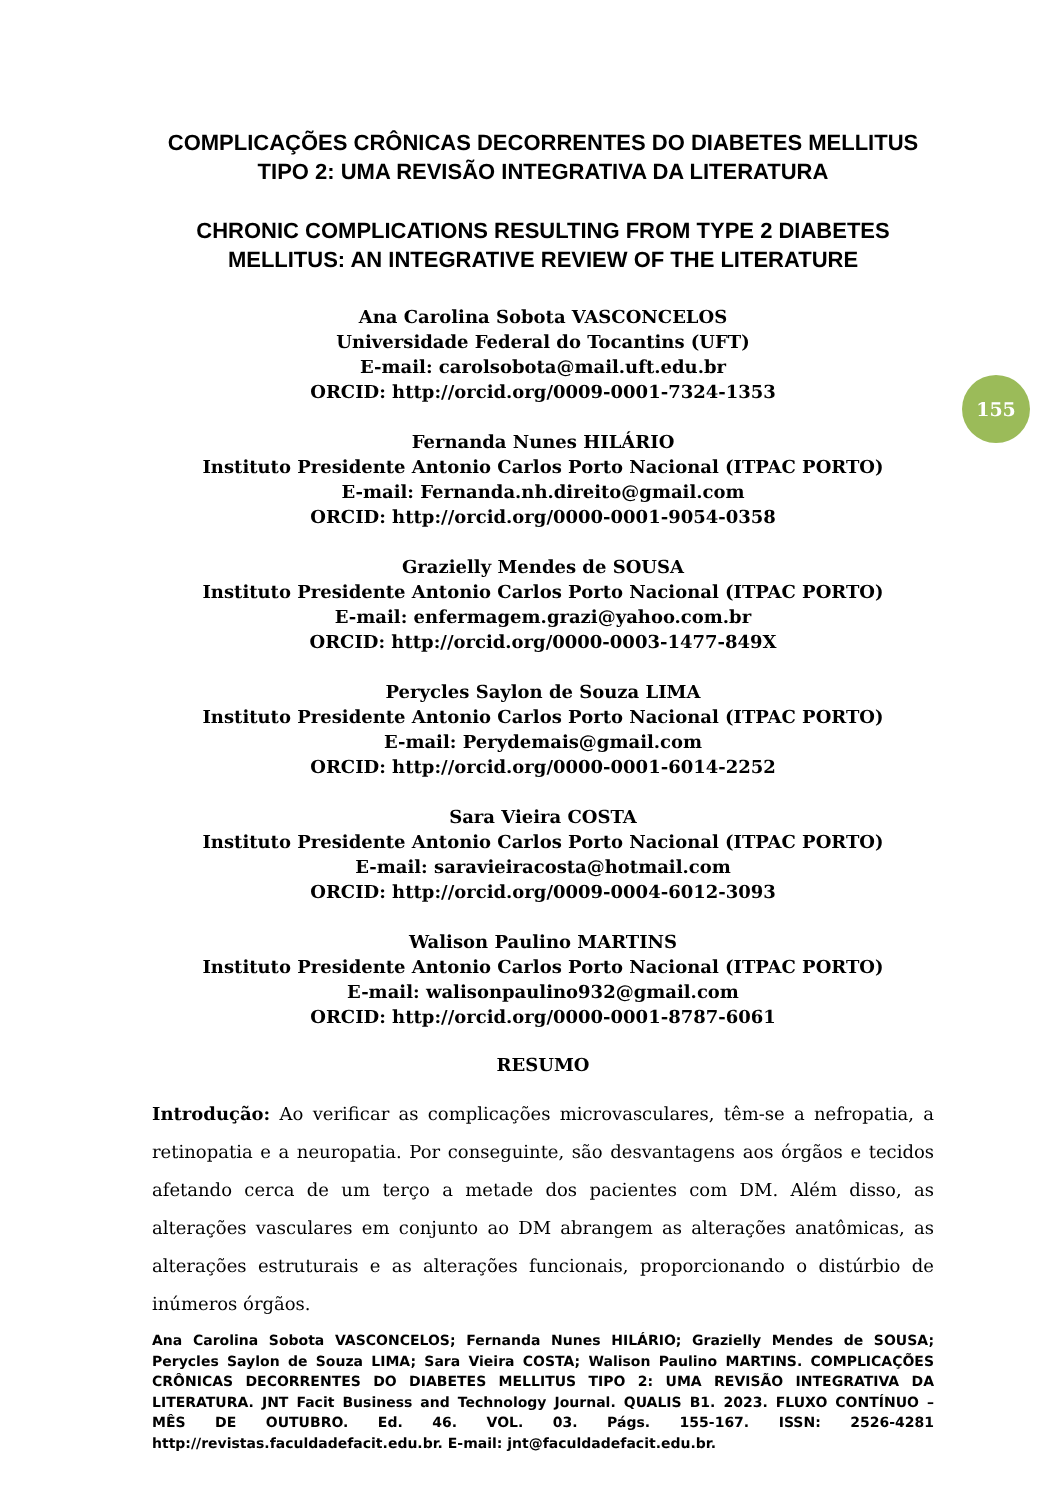155
COMPLICAÇÕES CRÔNICAS DECORRENTES DO DIABETES MELLITUS TIPO 2: UMA REVISÃO INTEGRATIVA DA LITERATURA
CHRONIC COMPLICATIONS RESULTING FROM TYPE 2 DIABETES MELLITUS: AN INTEGRATIVE REVIEW OF THE LITERATURE
Ana Carolina Sobota VASCONCELOS
Universidade Federal do Tocantins (UFT)
E-mail: carolsobota@mail.uft.edu.br
ORCID: http://orcid.org/0009-0001-7324-1353
Fernanda Nunes HILÁRIO
Instituto Presidente Antonio Carlos Porto Nacional (ITPAC PORTO)
E-mail: Fernanda.nh.direito@gmail.com
ORCID: http://orcid.org/0000-0001-9054-0358
Grazielly Mendes de SOUSA
Instituto Presidente Antonio Carlos Porto Nacional (ITPAC PORTO)
E-mail: enfermagem.grazi@yahoo.com.br
ORCID: http://orcid.org/0000-0003-1477-849X
Perycles Saylon de Souza LIMA
Instituto Presidente Antonio Carlos Porto Nacional (ITPAC PORTO)
E-mail: Perydemais@gmail.com
ORCID: http://orcid.org/0000-0001-6014-2252
Sara Vieira COSTA
Instituto Presidente Antonio Carlos Porto Nacional (ITPAC PORTO)
E-mail: saravieiracosta@hotmail.com
ORCID: http://orcid.org/0009-0004-6012-3093
Walison Paulino MARTINS
Instituto Presidente Antonio Carlos Porto Nacional (ITPAC PORTO)
E-mail: walisonpaulino932@gmail.com
ORCID: http://orcid.org/0000-0001-8787-6061
RESUMO
Introdução: Ao verificar as complicações microvasculares, têm-se a nefropatia, a retinopatia e a neuropatia. Por conseguinte, são desvantagens aos órgãos e tecidos afetando cerca de um terço a metade dos pacientes com DM. Além disso, as alterações vasculares em conjunto ao DM abrangem as alterações anatômicas, as alterações estruturais e as alterações funcionais, proporcionando o distúrbio de inúmeros órgãos.
Ana Carolina Sobota VASCONCELOS; Fernanda Nunes HILÁRIO; Grazielly Mendes de SOUSA; Perycles Saylon de Souza LIMA; Sara Vieira COSTA; Walison Paulino MARTINS. COMPLICAÇÕES CRÔNICAS DECORRENTES DO DIABETES MELLITUS TIPO 2: UMA REVISÃO INTEGRATIVA DA LITERATURA. JNT Facit Business and Technology Journal. QUALIS B1. 2023. FLUXO CONTÍNUO – MÊS DE OUTUBRO. Ed. 46. VOL. 03. Págs. 155-167. ISSN: 2526-4281 http://revistas.faculdadefacit.edu.br. E-mail: jnt@faculdadefacit.edu.br.